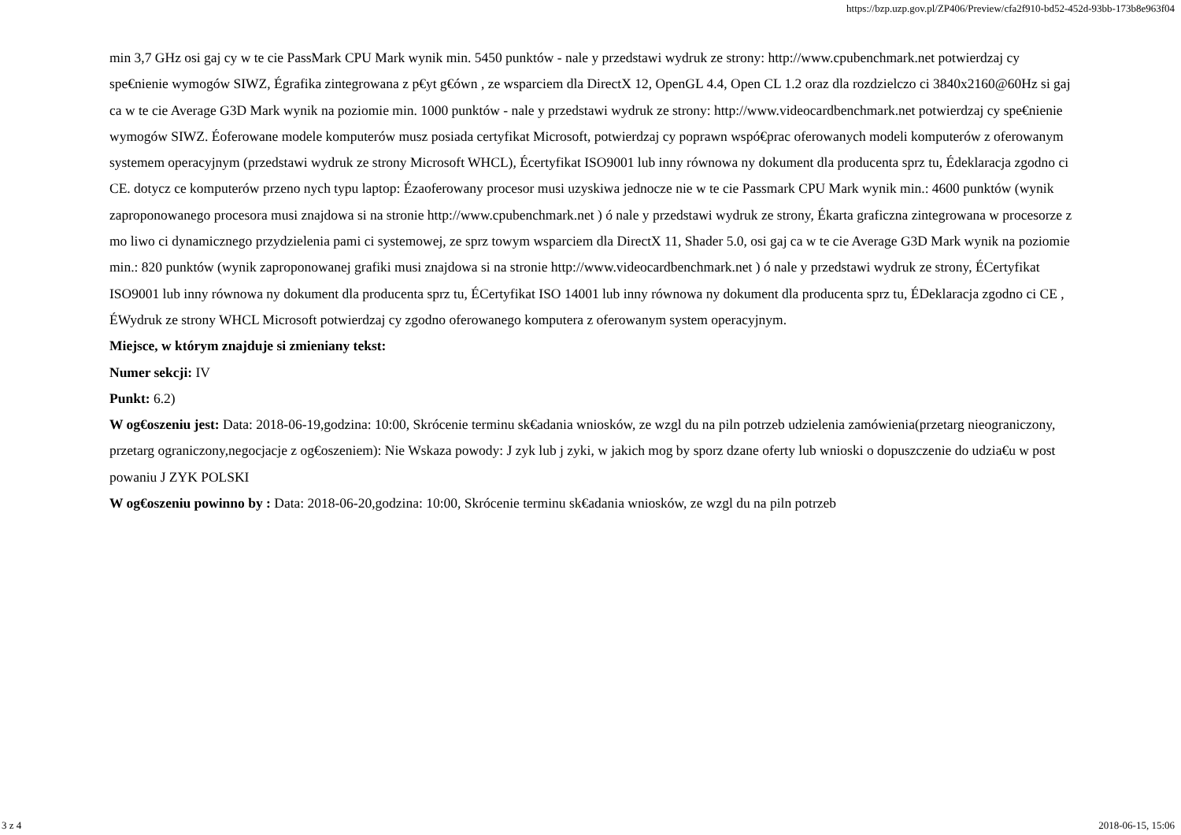https://bzp.uzp.gov.pl/ZP406/Preview/cfa2f910-bd52-452d-93bb-173b8e963f04
min 3,7 GHz osi gaj cy w te cie PassMark CPU Mark wynik min. 5450 punktów - nale y przedstawi wydruk ze strony: http://www.cpubenchmark.net potwierdzaj cy spe€nienie wymogów SIWZ, Égrafika zintegrowana z p€yt g€ówn , ze wsparciem dla DirectX 12, OpenGL 4.4, Open CL 1.2 oraz dla rozdzielczo ci 3840x2160@60Hz si gaj ca w te cie Average G3D Mark wynik na poziomie min. 1000 punktów - nale y przedstawi wydruk ze strony: http://www.videocardbenchmark.net potwierdzaj cy spe€nienie wymogów SIWZ. Éoferowane modele komputerów musz posiada certyfikat Microsoft, potwierdzaj cy poprawn wspó€prac oferowanych modeli komputerów z oferowanym systemem operacyjnym (przedstawi wydruk ze strony Microsoft WHCL), Écertyfikat ISO9001 lub inny równowa ny dokument dla producenta sprz tu, Édeklaracja zgodno ci CE. dotycz ce komputerów przeno nych typu laptop: Ézaoferowany procesor musi uzyskiwa jednocze nie w te cie Passmark CPU Mark wynik min.: 4600 punktów (wynik zaproponowanego procesora musi znajdowa si na stronie http://www.cpubenchmark.net ) ó nale y przedstawi wydruk ze strony, Ékarta graficzna zintegrowana w procesorze z mo liwo ci dynamicznego przydzielenia pami ci systemowej, ze sprz towym wsparciem dla DirectX 11, Shader 5.0, osi gaj ca w te cie Average G3D Mark wynik na poziomie min.: 820 punktów (wynik zaproponowanej grafiki musi znajdowa si na stronie http://www.videocardbenchmark.net ) ó nale y przedstawi wydruk ze strony, ÉCertyfikat ISO9001 lub inny równowa ny dokument dla producenta sprz tu, ÉCertyfikat ISO 14001 lub inny równowa ny dokument dla producenta sprz tu, ÉDeklaracja zgodno ci CE , ÉWydruk ze strony WHCL Microsoft potwierdzaj cy zgodno oferowanego komputera z oferowanym system operacyjnym.
Miejsce, w którym znajduje si zmieniany tekst:
Numer sekcji: IV
Punkt: 6.2)
W og€oszeniu jest: Data: 2018-06-19,godzina: 10:00, Skrócenie terminu sk€adania wniosków, ze wzgl du na piln potrzeb udzielenia zamówienia(przetarg nieograniczony, przetarg ograniczony,negocjacje z og€oszeniem): Nie Wskaza powody: J zyk lub j zyki, w jakich mog by sporz dzane oferty lub wnioski o dopuszczenie do udzia€u w post powaniu J ZYK POLSKI
W og€oszeniu powinno by : Data: 2018-06-20,godzina: 10:00, Skrócenie terminu sk€adania wniosków, ze wzgl du na piln potrzeb
3 z 4 2018-06-15, 15:06